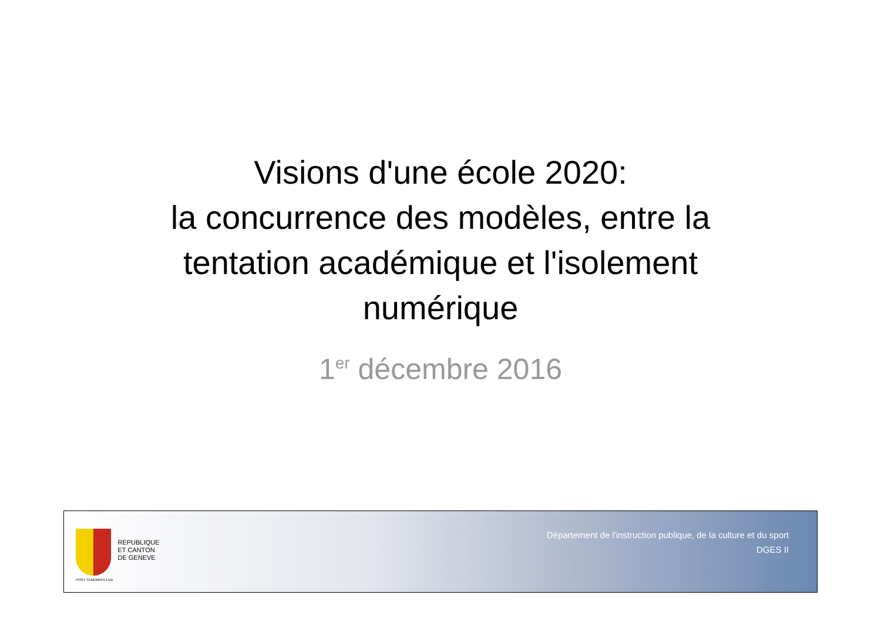Visions d'une école 2020:
la concurrence des modèles, entre la tentation académique et l'isolement numérique
1<sup>er</sup> décembre 2016
POST TENEBRAS LUX
REPUBLIQUE
ET CANTON
DE GENEVE
Département de l'instruction publique, de la culture et du sport
DGES II